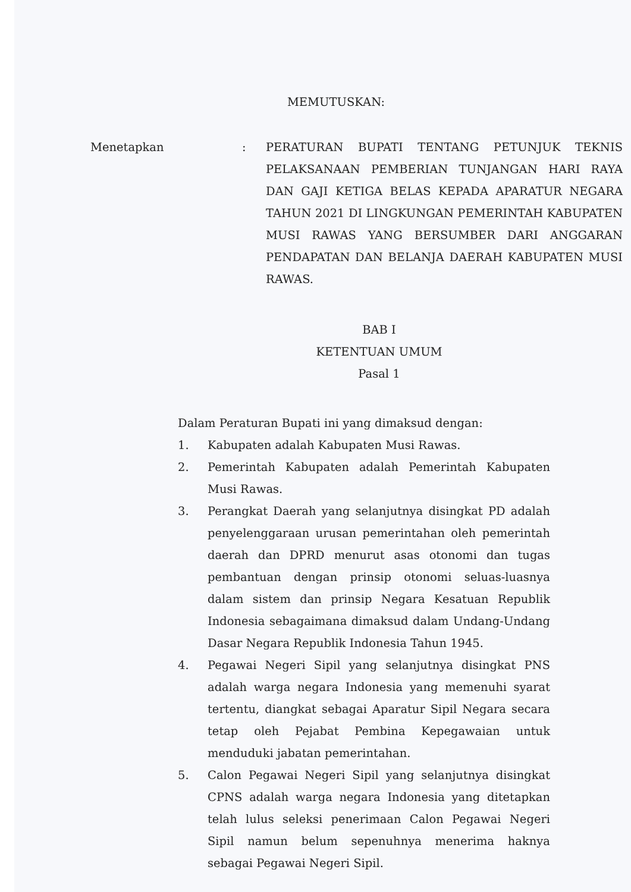MEMUTUSKAN:
Menetapkan : PERATURAN BUPATI TENTANG PETUNJUK TEKNIS PELAKSANAAN PEMBERIAN TUNJANGAN HARI RAYA DAN GAJI KETIGA BELAS KEPADA APARATUR NEGARA TAHUN 2021 DI LINGKUNGAN PEMERINTAH KABUPATEN MUSI RAWAS YANG BERSUMBER DARI ANGGARAN PENDAPATAN DAN BELANJA DAERAH KABUPATEN MUSI RAWAS.
BAB I
KETENTUAN UMUM
Pasal 1
Dalam Peraturan Bupati ini yang dimaksud dengan:
1. Kabupaten adalah Kabupaten Musi Rawas.
2. Pemerintah Kabupaten adalah Pemerintah Kabupaten Musi Rawas.
3. Perangkat Daerah yang selanjutnya disingkat PD adalah penyelenggaraan urusan pemerintahan oleh pemerintah daerah dan DPRD menurut asas otonomi dan tugas pembantuan dengan prinsip otonomi seluas-luasnya dalam sistem dan prinsip Negara Kesatuan Republik Indonesia sebagaimana dimaksud dalam Undang-Undang Dasar Negara Republik Indonesia Tahun 1945.
4. Pegawai Negeri Sipil yang selanjutnya disingkat PNS adalah warga negara Indonesia yang memenuhi syarat tertentu, diangkat sebagai Aparatur Sipil Negara secara tetap oleh Pejabat Pembina Kepegawaian untuk menduduki jabatan pemerintahan.
5. Calon Pegawai Negeri Sipil yang selanjutnya disingkat CPNS adalah warga negara Indonesia yang ditetapkan telah lulus seleksi penerimaan Calon Pegawai Negeri Sipil namun belum sepenuhnya menerima haknya sebagai Pegawai Negeri Sipil.